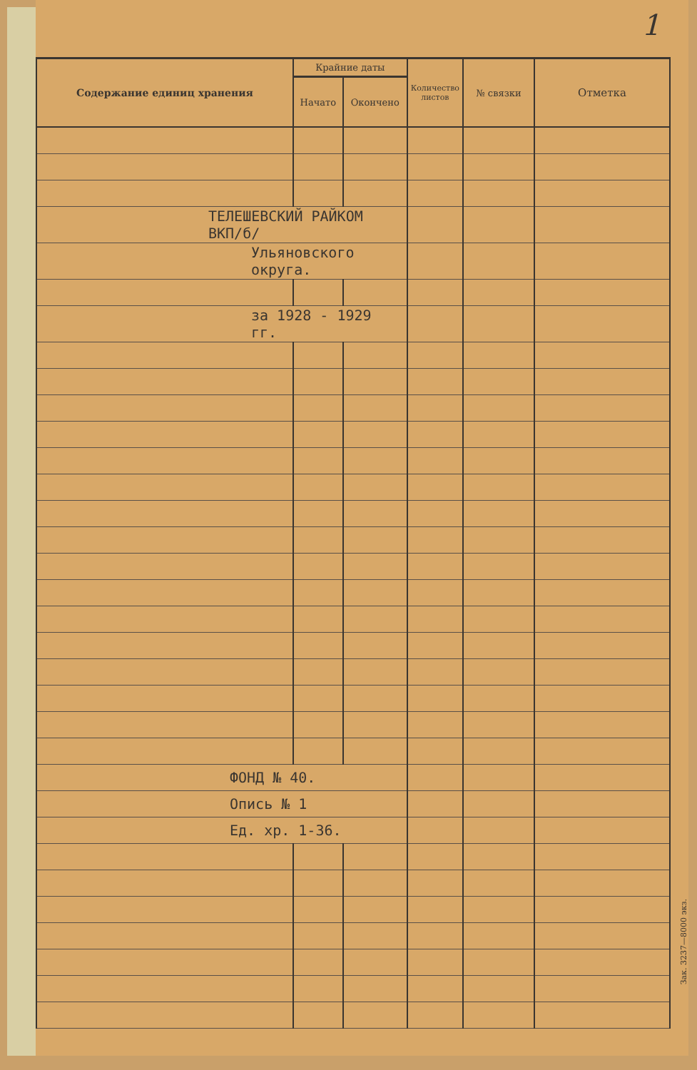1
| Содержание единиц хранения | Крайние даты | | Количество листов | № связки | Отметка |
| --- | --- | --- | --- | --- | --- |
| | Начато | Окончено | | | |
| ТЕЛЕШЕВСКИЙ РАЙКОМ ВКП/б/ | | | | | |
| Ульяновского округа. | | | | | |
| за 1928 - 1929 гг. | | | | | |
| ФОНД № 40. | | | | | |
| Опись № 1 | | | | | |
| Ед. хр. 1-36. | | | | | |
Зак. 3237—8000 экз.